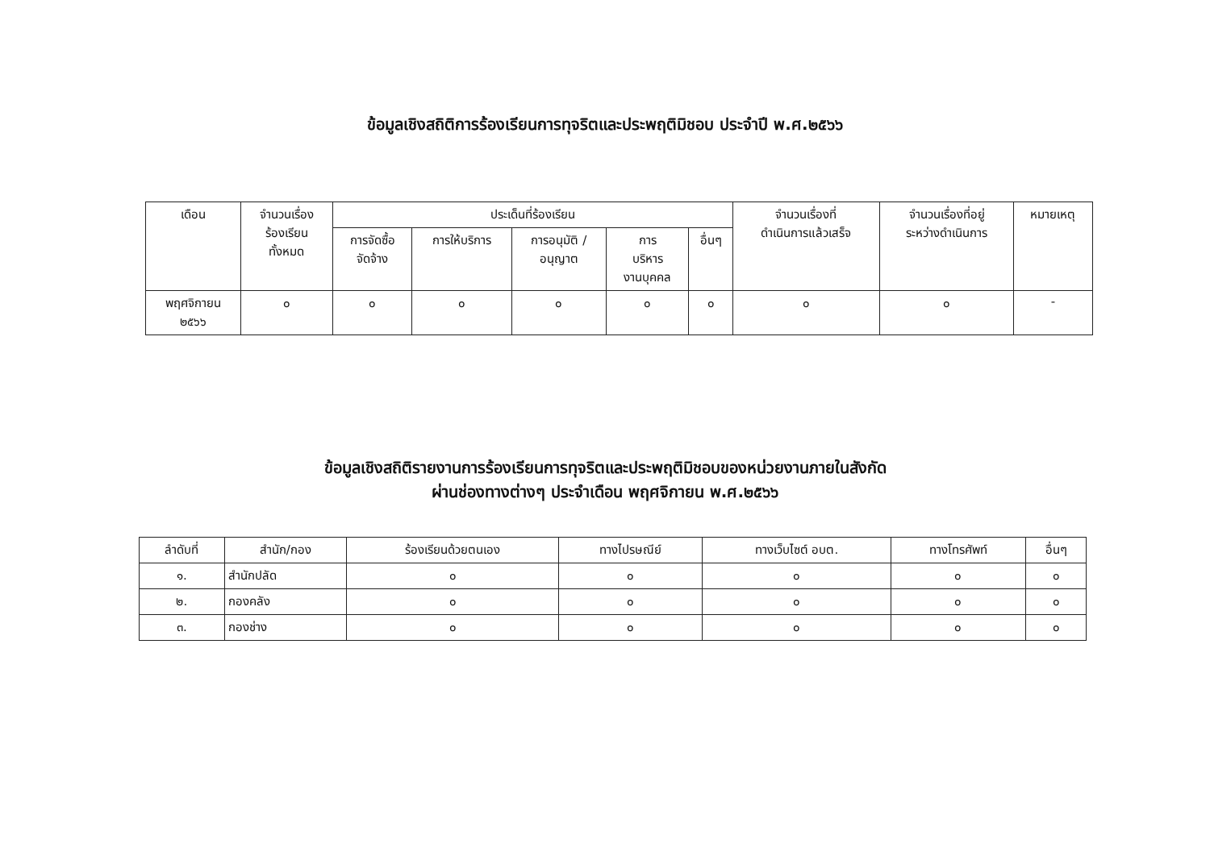ข้อมูลเชิงสถิติการร้องเรียนการทุจริตและประพฤติมิชอบ ประจำปี พ.ศ.๒๕๖๖
| เดือน | จำนวนเรื่อง ร้องเรียน ทั้งหมด | ประเด็นที่ร้องเรียน | | | | | จำนวนเรื่องที่ ดำเนินการแล้วเสร็จ | จำนวนเรื่องที่อยู่ ระหว่างดำเนินการ | หมายเหตุ |
| --- | --- | --- | --- | --- | --- | --- | --- | --- | --- |
| | | การจัดซื้อ จัดจ้าง | การให้บริการ | การอนุมัติ / อนุญาต | การ บริหาร งานบุคคล | อื่นๆ | | | |
| พฤศจิกายน ๒๕๖๖ | ๐ | ๐ | ๐ | ๐ | ๐ | ๐ | ๐ | ๐ | - |
ข้อมูลเชิงสถิติรายงานการร้องเรียนการทุจริตและประพฤติมิชอบของหน่วยงานภายในสังกัด
ผ่านช่องทางต่างๆ ประจำเดือน พฤศจิกายน พ.ศ.๒๕๖๖
| ลำดับที่ | สำนัก/กอง | ร้องเรียนด้วยตนเอง | ทางไปรษณีย์ | ทางเว็บไซต์ อบต. | ทางโทรศัพท์ | อื่นๆ |
| --- | --- | --- | --- | --- | --- | --- |
| ๑. | สำนักปลัด | ๐ | ๐ | ๐ | ๐ | ๐ |
| ๒. | กองคลัง | ๐ | ๐ | ๐ | ๐ | ๐ |
| ๓. | กองช่าง | ๐ | ๐ | ๐ | ๐ | ๐ |